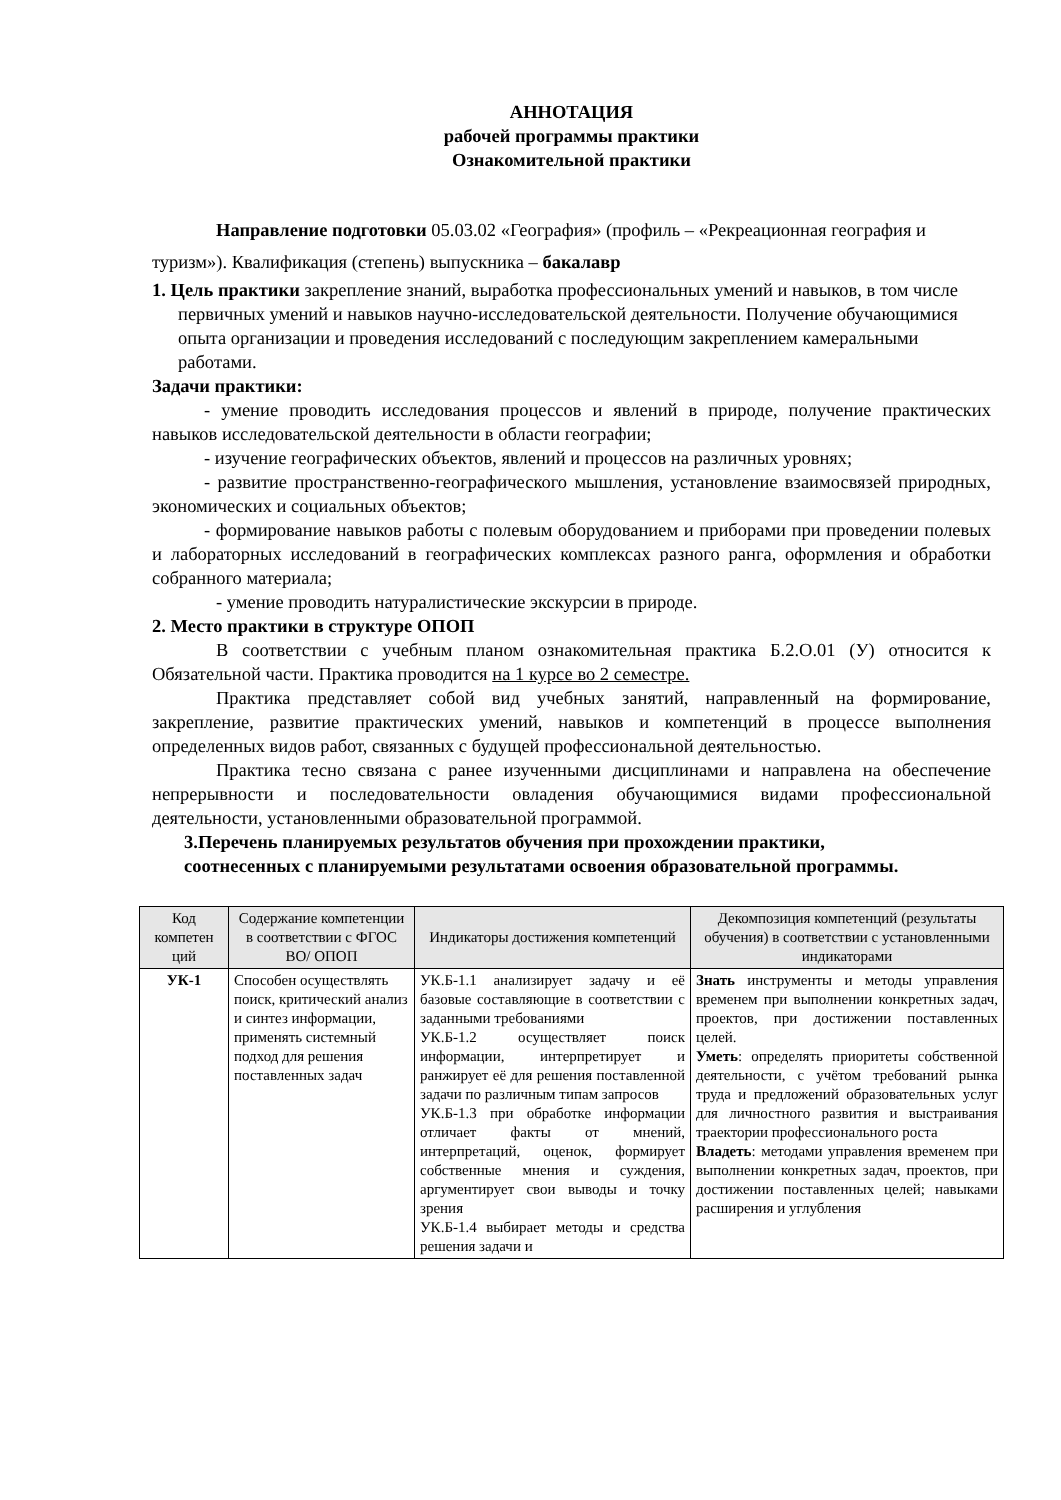АННОТАЦИЯ
рабочей программы практики
Ознакомительной практики
Направление подготовки 05.03.02 «География» (профиль – «Рекреационная география и туризм»). Квалификация (степень) выпускника – бакалавр
1. Цель практики закрепление знаний, выработка профессиональных умений и навыков, в том числе первичных умений и навыков научно-исследовательской деятельности. Получение обучающимися опыта организации и проведения исследований с последующим закреплением камеральными работами.
Задачи практики:
- умение проводить исследования процессов и явлений в природе, получение практических навыков исследовательской деятельности в области географии;
- изучение географических объектов, явлений и процессов на различных уровнях;
- развитие пространственно-географического мышления, установление взаимосвязей природных, экономических и социальных объектов;
- формирование навыков работы с полевым оборудованием и приборами при проведении полевых и лабораторных исследований в географических комплексах разного ранга, оформления и обработки собранного материала;
- умение проводить натуралистические экскурсии в природе.
2. Место практики в структуре ОПОП
В соответствии с учебным планом ознакомительная практика Б.2.О.01 (У) относится к Обязательной части. Практика проводится на 1 курсе во 2 семестре.
Практика представляет собой вид учебных занятий, направленный на формирование, закрепление, развитие практических умений, навыков и компетенций в процессе выполнения определенных видов работ, связанных с будущей профессиональной деятельностью.
Практика тесно связана с ранее изученными дисциплинами и направлена на обеспечение непрерывности и последовательности овладения обучающимися видами профессиональной деятельности, установленными образовательной программой.
3.Перечень планируемых результатов обучения при прохождении практики, соотнесенных с планируемыми результатами освоения образовательной программы.
| Код компетен ций | Содержание компетенции в соответствии с ФГОС ВО/ ОПОП | Индикаторы достижения компетенций | Декомпозиция компетенций (результаты обучения) в соответствии с установленными индикаторами |
| --- | --- | --- | --- |
| УК-1 | Способен осуществлять поиск, критический анализ и синтез информации, применять системный подход для решения поставленных задач | УК.Б-1.1 анализирует задачу и её базовые составляющие в соответствии с заданными требованиями УК.Б-1.2 осуществляет поиск информации, интерпретирует и ранжирует её для решения поставленной задачи по различным типам запросов УК.Б-1.3 при обработке информации отличает факты от мнений, интерпретаций, оценок, формирует собственные мнения и суждения, аргументирует свои выводы и точку зрения УК.Б-1.4 выбирает методы и средства решения задачи и | Знать инструменты и методы управления временем при выполнении конкретных задач, проектов, при достижении поставленных целей. Уметь : определять приоритеты собственной деятельности, с учётом требований рынка труда и предложений образовательных услуг для личностного развития и выстраивания траектории профессионального роста Владеть : методами управления временем при выполнении конкретных задач, проектов, при достижении поставленных целей; навыками расширения и углубления |